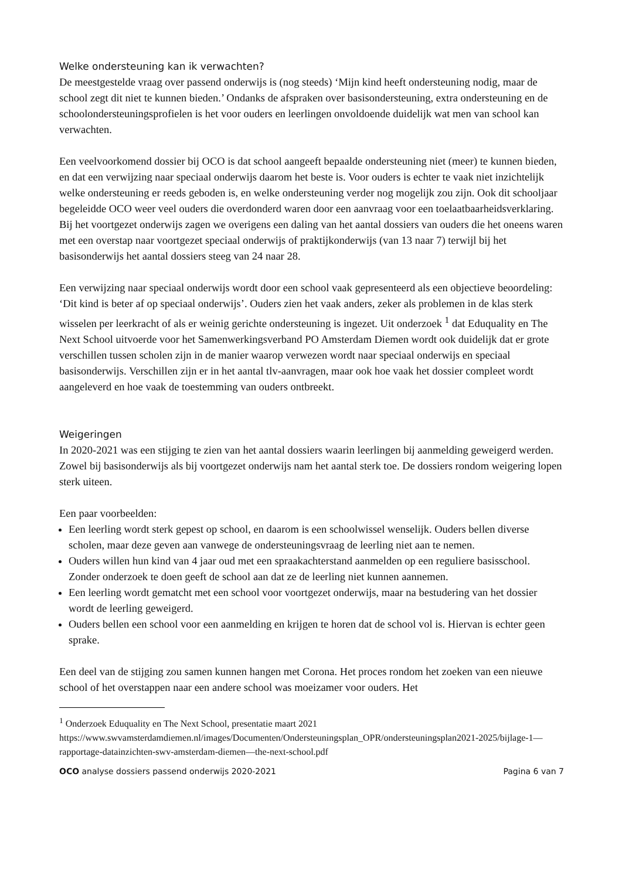Welke ondersteuning kan ik verwachten?
De meestgestelde vraag over passend onderwijs is (nog steeds) ‘Mijn kind heeft ondersteuning nodig, maar de school zegt dit niet te kunnen bieden.’ Ondanks de afspraken over basisondersteuning, extra ondersteuning en de schoolondersteuningsprofielen is het voor ouders en leerlingen onvoldoende duidelijk wat men van school kan verwachten.
Een veelvoorkomend dossier bij OCO is dat school aangeeft bepaalde ondersteuning niet (meer) te kunnen bieden, en dat een verwijzing naar speciaal onderwijs daarom het beste is. Voor ouders is echter te vaak niet inzichtelijk welke ondersteuning er reeds geboden is, en welke ondersteuning verder nog mogelijk zou zijn. Ook dit schooljaar begeleidde OCO weer veel ouders die overdonderd waren door een aanvraag voor een toelaatbaarheidsverklaring. Bij het voortgezet onderwijs zagen we overigens een daling van het aantal dossiers van ouders die het oneens waren met een overstap naar voortgezet speciaal onderwijs of praktijkonderwijs (van 13 naar 7) terwijl bij het basisonderwijs het aantal dossiers steeg van 24 naar 28.
Een verwijzing naar speciaal onderwijs wordt door een school vaak gepresenteerd als een objectieve beoordeling: ‘Dit kind is beter af op speciaal onderwijs’. Ouders zien het vaak anders, zeker als problemen in de klas sterk wisselen per leerkracht of als er weinig gerichte ondersteuning is ingezet. Uit onderzoek <sup>1</sup> dat Eduquality en The Next School uitvoerde voor het Samenwerkingsverband PO Amsterdam Diemen wordt ook duidelijk dat er grote verschillen tussen scholen zijn in de manier waarop verwezen wordt naar speciaal onderwijs en speciaal basisonderwijs. Verschillen zijn er in het aantal tlv-aanvragen, maar ook hoe vaak het dossier compleet wordt aangeleverd en hoe vaak de toestemming van ouders ontbreekt.
Weigeringen
In 2020-2021 was een stijging te zien van het aantal dossiers waarin leerlingen bij aanmelding geweigerd werden. Zowel bij basisonderwijs als bij voortgezet onderwijs nam het aantal sterk toe. De dossiers rondom weigering lopen sterk uiteen.
Een paar voorbeelden:
Een leerling wordt sterk gepest op school, en daarom is een schoolwissel wenselijk. Ouders bellen diverse scholen, maar deze geven aan vanwege de ondersteuningsvraag de leerling niet aan te nemen.
Ouders willen hun kind van 4 jaar oud met een spraakachterstand aanmelden op een reguliere basisschool. Zonder onderzoek te doen geeft de school aan dat ze de leerling niet kunnen aannemen.
Een leerling wordt gematcht met een school voor voortgezet onderwijs, maar na bestudering van het dossier wordt de leerling geweigerd.
Ouders bellen een school voor een aanmelding en krijgen te horen dat de school vol is. Hiervan is echter geen sprake.
Een deel van de stijging zou samen kunnen hangen met Corona. Het proces rondom het zoeken van een nieuwe school of het overstappen naar een andere school was moeizamer voor ouders. Het
<sup>1</sup> Onderzoek Eduquality en The Next School, presentatie maart 2021 https://www.swvamsterdamdiemen.nl/images/Documenten/Ondersteuningsplan_OPR/ondersteuningsplan2021-2025/bijlage-1—rapportage-datainzichten-swv-amsterdam-diemen—the-next-school.pdf
OCO analyse dossiers passend onderwijs 2020-2021 Pagina 6 van 7